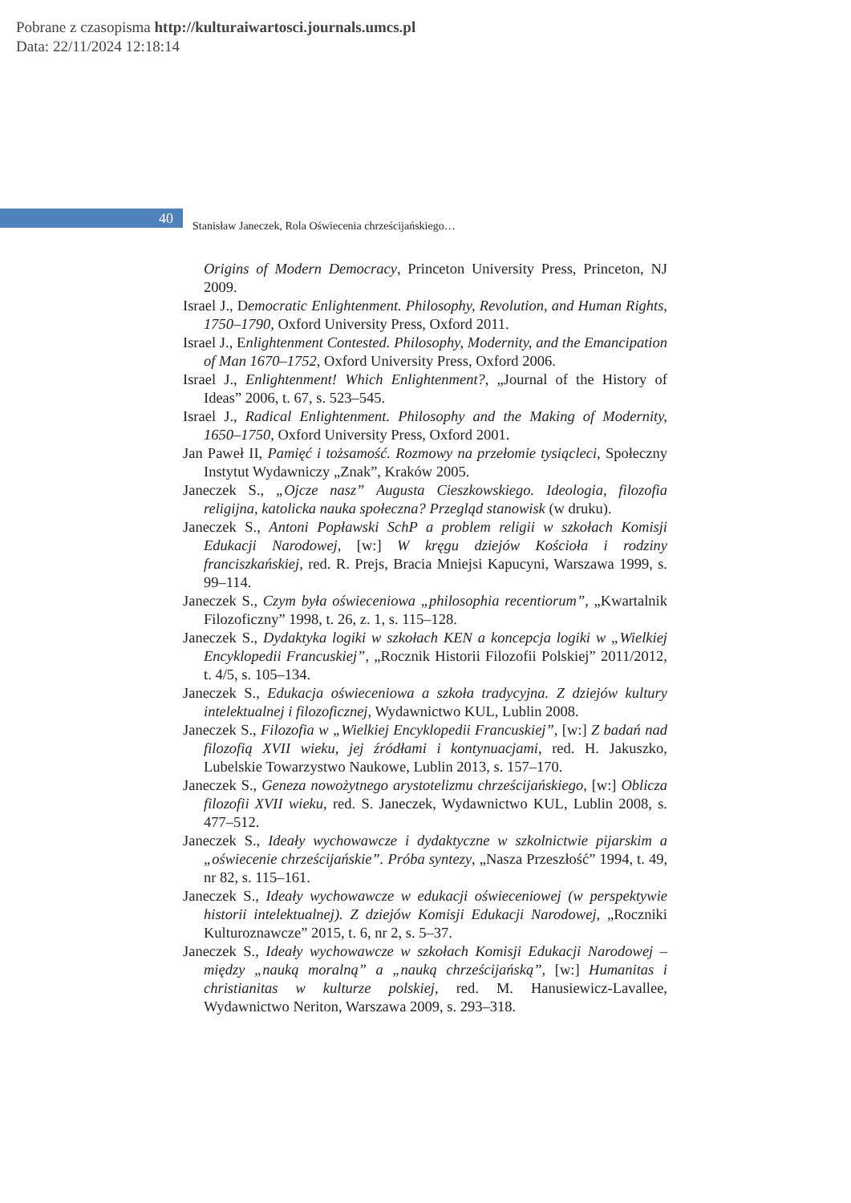Pobrane z czasopisma http://kulturaiwartosci.journals.umcs.pl
Data: 22/11/2024 12:18:14
40
Stanisław Janeczek, Rola Oświecenia chrześcijańskiego…
Origins of Modern Democracy, Princeton University Press, Princeton, NJ 2009.
Israel J., Democratic Enlightenment. Philosophy, Revolution, and Human Rights, 1750–1790, Oxford University Press, Oxford 2011.
Israel J., Enlightenment Contested. Philosophy, Modernity, and the Emancipation of Man 1670–1752, Oxford University Press, Oxford 2006.
Israel J., Enlightenment! Which Enlightenment?, „Journal of the History of Ideas” 2006, t. 67, s. 523–545.
Israel J., Radical Enlightenment. Philosophy and the Making of Modernity, 1650–1750, Oxford University Press, Oxford 2001.
Jan Paweł II, Pamięć i tożsamość. Rozmowy na przełomie tysiącleci, Społeczny Instytut Wydawniczy „Znak”, Kraków 2005.
Janeczek S., „Ojcze nasz” Augusta Cieszkowskiego. Ideologia, filozofia religijna, katolicka nauka społeczna? Przegląd stanowisk (w druku).
Janeczek S., Antoni Popławski SchP a problem religii w szkołach Komisji Edukacji Narodowej, [w:] W kręgu dziejów Kościoła i rodziny franciszkańskiej, red. R. Prejs, Bracia Mniejsi Kapucyni, Warszawa 1999, s. 99–114.
Janeczek S., Czym była oświeceniowa „philosophia recentiorum”, „Kwartalnik Filozoficzny” 1998, t. 26, z. 1, s. 115–128.
Janeczek S., Dydaktyka logiki w szkołach KEN a koncepcja logiki w „Wielkiej Encyklopedii Francuskiej”, „Rocznik Historii Filozofii Polskiej” 2011/2012, t. 4/5, s. 105–134.
Janeczek S., Edukacja oświeceniowa a szkoła tradycyjna. Z dziejów kultury intelektualnej i filozoficznej, Wydawnictwo KUL, Lublin 2008.
Janeczek S., Filozofia w „Wielkiej Encyklopedii Francuskiej”, [w:] Z badań nad filozofią XVII wieku, jej źródłami i kontynuacjami, red. H. Jakuszko, Lubelskie Towarzystwo Naukowe, Lublin 2013, s. 157–170.
Janeczek S., Geneza nowożytnego arystotelizmu chrześcijańskiego, [w:] Oblicza filozofii XVII wieku, red. S. Janeczek, Wydawnictwo KUL, Lublin 2008, s. 477–512.
Janeczek S., Ideały wychowawcze i dydaktyczne w szkolnictwie pijarskim a „oświecenie chrześcijańskie”. Próba syntezy, „Nasza Przeszłość” 1994, t. 49, nr 82, s. 115–161.
Janeczek S., Ideały wychowawcze w edukacji oświeceniowej (w perspektywie historii intelektualnej). Z dziejów Komisji Edukacji Narodowej, „Roczniki Kulturoznawcze” 2015, t. 6, nr 2, s. 5–37.
Janeczek S., Ideały wychowawcze w szkołach Komisji Edukacji Narodowej – między „nauką moralną” a „nauką chrześcijańską”, [w:] Humanitas i christianitas w kulturze polskiej, red. M. Hanusiewicz-Lavallee, Wydawnictwo Neriton, Warszawa 2009, s. 293–318.